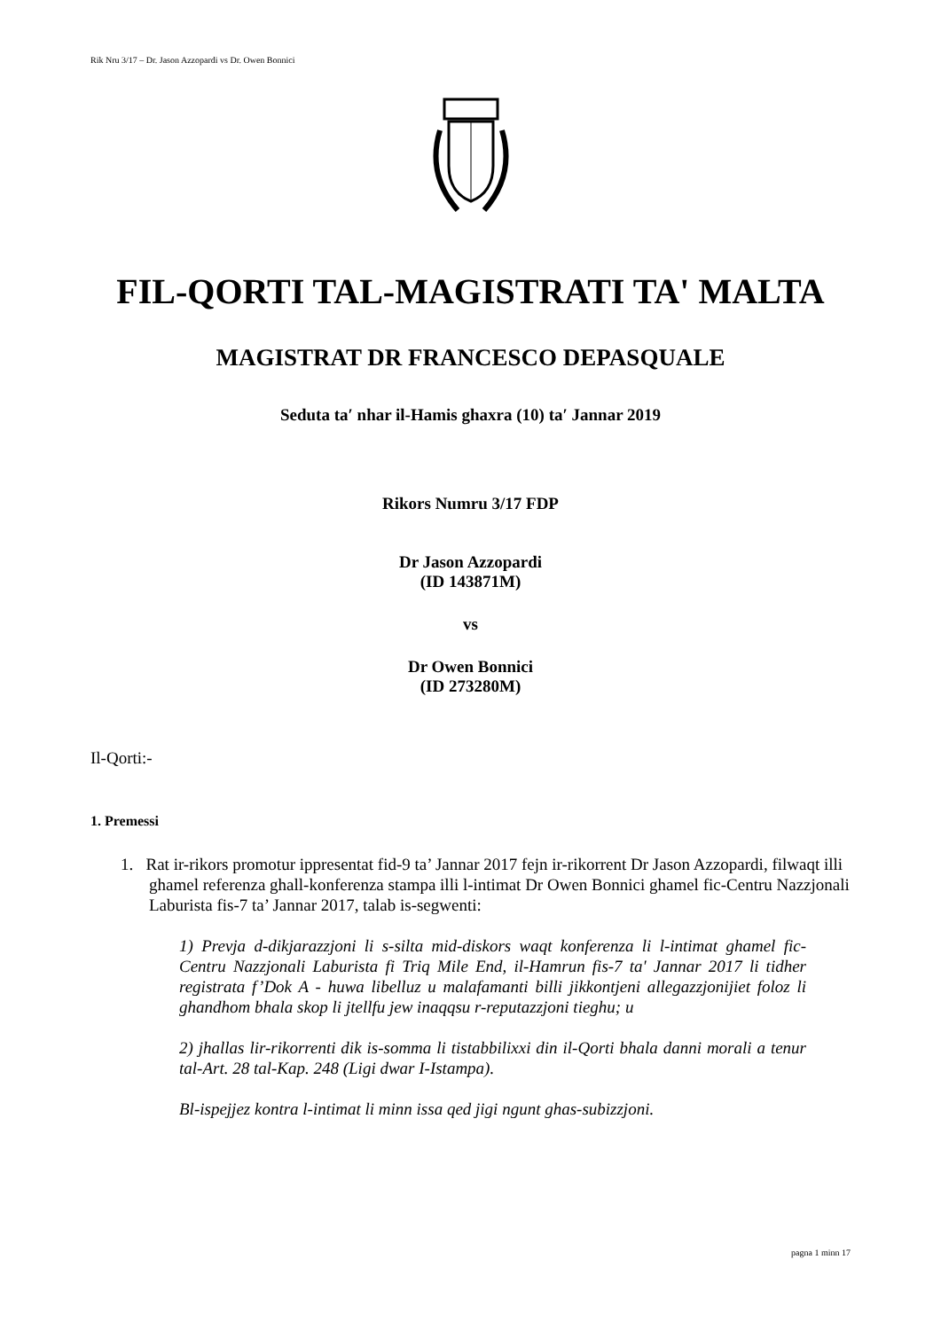Rik Nru 3/17 – Dr. Jason Azzopardi vs Dr. Owen Bonnici
FIL-QORTI TAL-MAGISTRATI TA' MALTA
MAGISTRAT DR FRANCESCO DEPASQUALE
Seduta taʹ nhar il-Hamis ghaxra (10) taʹ Jannar 2019
Rikors Numru 3/17 FDP
Dr Jason Azzopardi
(ID 143871M)
vs
Dr Owen Bonnici
(ID 273280M)
Il-Qorti:-
1. Premessi
1. Rat ir-rikors promotur ippresentat fid-9 ta’ Jannar 2017 fejn ir-rikorrent Dr Jason Azzopardi, filwaqt illi ghamel referenza ghall-konferenza stampa illi l-intimat Dr Owen Bonnici ghamel fic-Centru Nazzjonali Laburista fis-7 ta’ Jannar 2017, talab is-segwenti:
1) Prevja d-dikjarazzjoni li s-silta mid-diskors waqt konferenza li l-intimat ghamel fic-Centru Nazzjonali Laburista fi Triq Mile End, il-Hamrun fis-7 ta' Jannar 2017 li tidher registrata f’Dok A - huwa libelluz u malafamanti billi jikkontjeni allegazzjonijiet foloz li ghandhom bhala skop li jtellfu jew inaqqsu r-reputazzjoni tieghu; u
2) jhallas lir-rikorrenti dik is-somma li tistabbilixxi din il-Qorti bhala danni morali a tenur tal-Art. 28 tal-Kap. 248 (Ligi dwar I-Istampa).
Bl-ispejjez kontra l-intimat li minn issa qed jigi ngunt ghas-subizzjoni.
pagna 1 minn 17